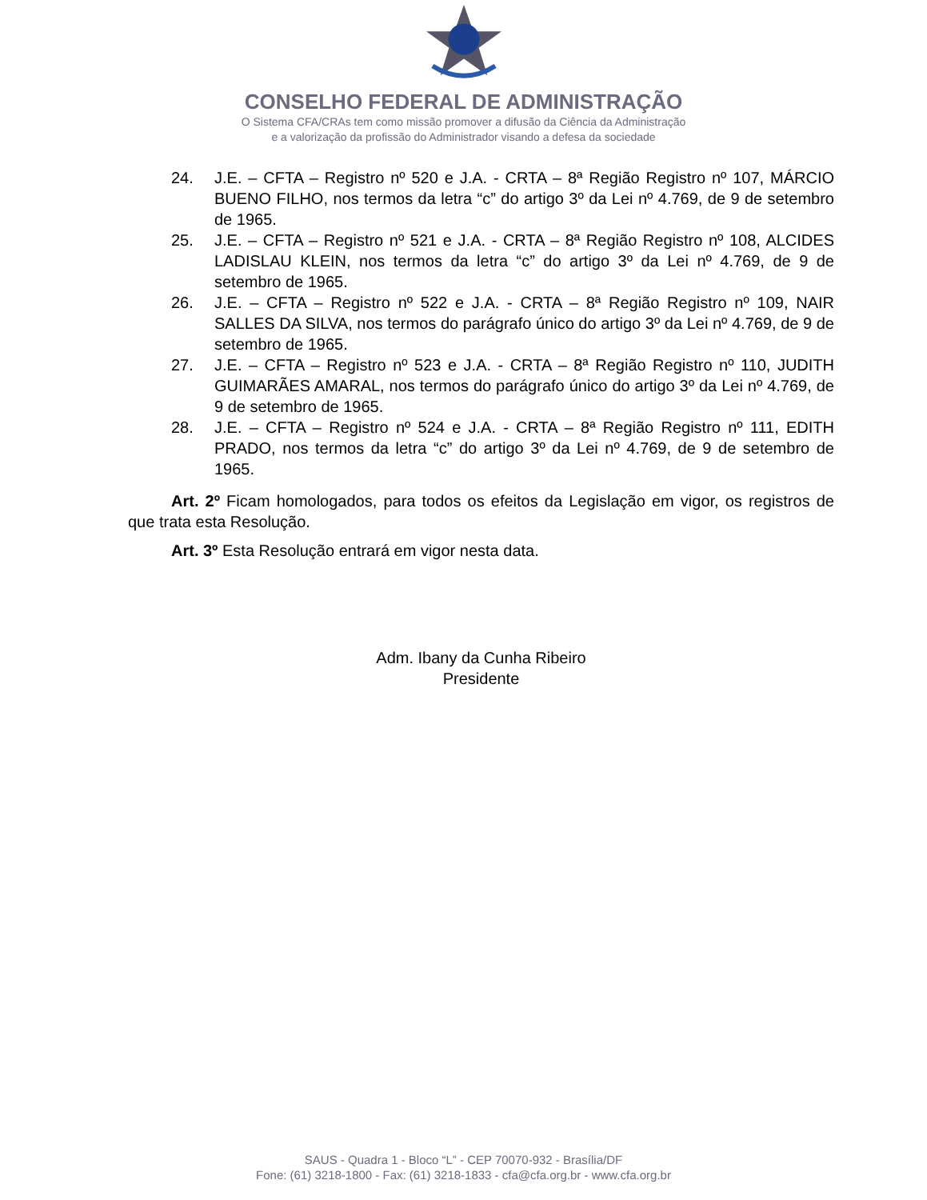CONSELHO FEDERAL DE ADMINISTRAÇÃO
O Sistema CFA/CRAs tem como missão promover a difusão da Ciência da Administração
e a valorização da profissão do Administrador visando a defesa da sociedade
24. J.E. – CFTA – Registro nº 520 e J.A. - CRTA – 8ª Região Registro nº 107, MÁRCIO BUENO FILHO, nos termos da letra “c” do artigo 3º da Lei nº 4.769, de 9 de setembro de 1965.
25. J.E. – CFTA – Registro nº 521 e J.A. - CRTA – 8ª Região Registro nº 108, ALCIDES LADISLAU KLEIN, nos termos da letra “c” do artigo 3º da Lei nº 4.769, de 9 de setembro de 1965.
26. J.E. – CFTA – Registro nº 522 e J.A. - CRTA – 8ª Região Registro nº 109, NAIR SALLES DA SILVA, nos termos do parágrafo único do artigo 3º da Lei nº 4.769, de 9 de setembro de 1965.
27. J.E. – CFTA – Registro nº 523 e J.A. - CRTA – 8ª Região Registro nº 110, JUDITH GUIMARÃES AMARAL, nos termos do parágrafo único do artigo 3º da Lei nº 4.769, de 9 de setembro de 1965.
28. J.E. – CFTA – Registro nº 524 e J.A. - CRTA – 8ª Região Registro nº 111, EDITH PRADO, nos termos da letra “c” do artigo 3º da Lei nº 4.769, de 9 de setembro de 1965.
Art. 2º Ficam homologados, para todos os efeitos da Legislação em vigor, os registros de que trata esta Resolução.
Art. 3º Esta Resolução entrará em vigor nesta data.
Adm. Ibany da Cunha Ribeiro
Presidente
SAUS - Quadra 1 - Bloco “L” - CEP 70070-932 - Brasília/DF
Fone: (61) 3218-1800 - Fax: (61) 3218-1833 - cfa@cfa.org.br - www.cfa.org.br